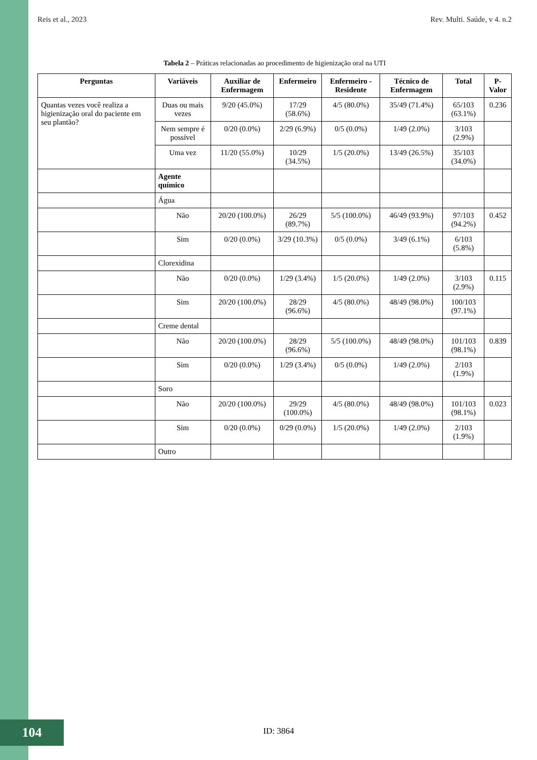Reis et al., 2023 Rev. Multi. Saúde, v 4. n.2
Tabela 2 – Práticas relacionadas ao procedimento de higienização oral na UTI
| Perguntas | Variáveis | Auxiliar de Enfermagem | Enfermeiro | Enfermeiro - Residente | Técnico de Enfermagem | Total | P-Valor |
| --- | --- | --- | --- | --- | --- | --- | --- |
| Quantas vezes você realiza a higienização oral do paciente em seu plantão? | Duas ou mais vezes | 9/20 (45.0%) | 17/29 (58.6%) | 4/5 (80.0%) | 35/49 (71.4%) | 65/103 (63.1%) | 0.236 |
| | Nem sempre é possível | 0/20 (0.0%) | 2/29 (6.9%) | 0/5 (0.0%) | 1/49 (2.0%) | 3/103 (2.9%) | |
| | Uma vez | 11/20 (55.0%) | 10/29 (34.5%) | 1/5 (20.0%) | 13/49 (26.5%) | 35/103 (34.0%) | |
| | Agente químico | | | | | | |
| | Água | | | | | | |
| | Não | 20/20 (100.0%) | 26/29 (89.7%) | 5/5 (100.0%) | 46/49 (93.9%) | 97/103 (94.2%) | 0.452 |
| | Sim | 0/20 (0.0%) | 3/29 (10.3%) | 0/5 (0.0%) | 3/49 (6.1%) | 6/103 (5.8%) | |
| | Clorexidina | | | | | | |
| | Não | 0/20 (0.0%) | 1/29 (3.4%) | 1/5 (20.0%) | 1/49 (2.0%) | 3/103 (2.9%) | 0.115 |
| | Sim | 20/20 (100.0%) | 28/29 (96.6%) | 4/5 (80.0%) | 48/49 (98.0%) | 100/103 (97.1%) | |
| | Creme dental | | | | | | |
| | Não | 20/20 (100.0%) | 28/29 (96.6%) | 5/5 (100.0%) | 48/49 (98.0%) | 101/103 (98.1%) | 0.839 |
| | Sim | 0/20 (0.0%) | 1/29 (3.4%) | 0/5 (0.0%) | 1/49 (2.0%) | 2/103 (1.9%) | |
| | Soro | | | | | | |
| | Não | 20/20 (100.0%) | 29/29 (100.0%) | 4/5 (80.0%) | 48/49 (98.0%) | 101/103 (98.1%) | 0.023 |
| | Sim | 0/20 (0.0%) | 0/29 (0.0%) | 1/5 (20.0%) | 1/49 (2.0%) | 2/103 (1.9%) | |
| | Outro | | | | | | |
104 ID: 3864